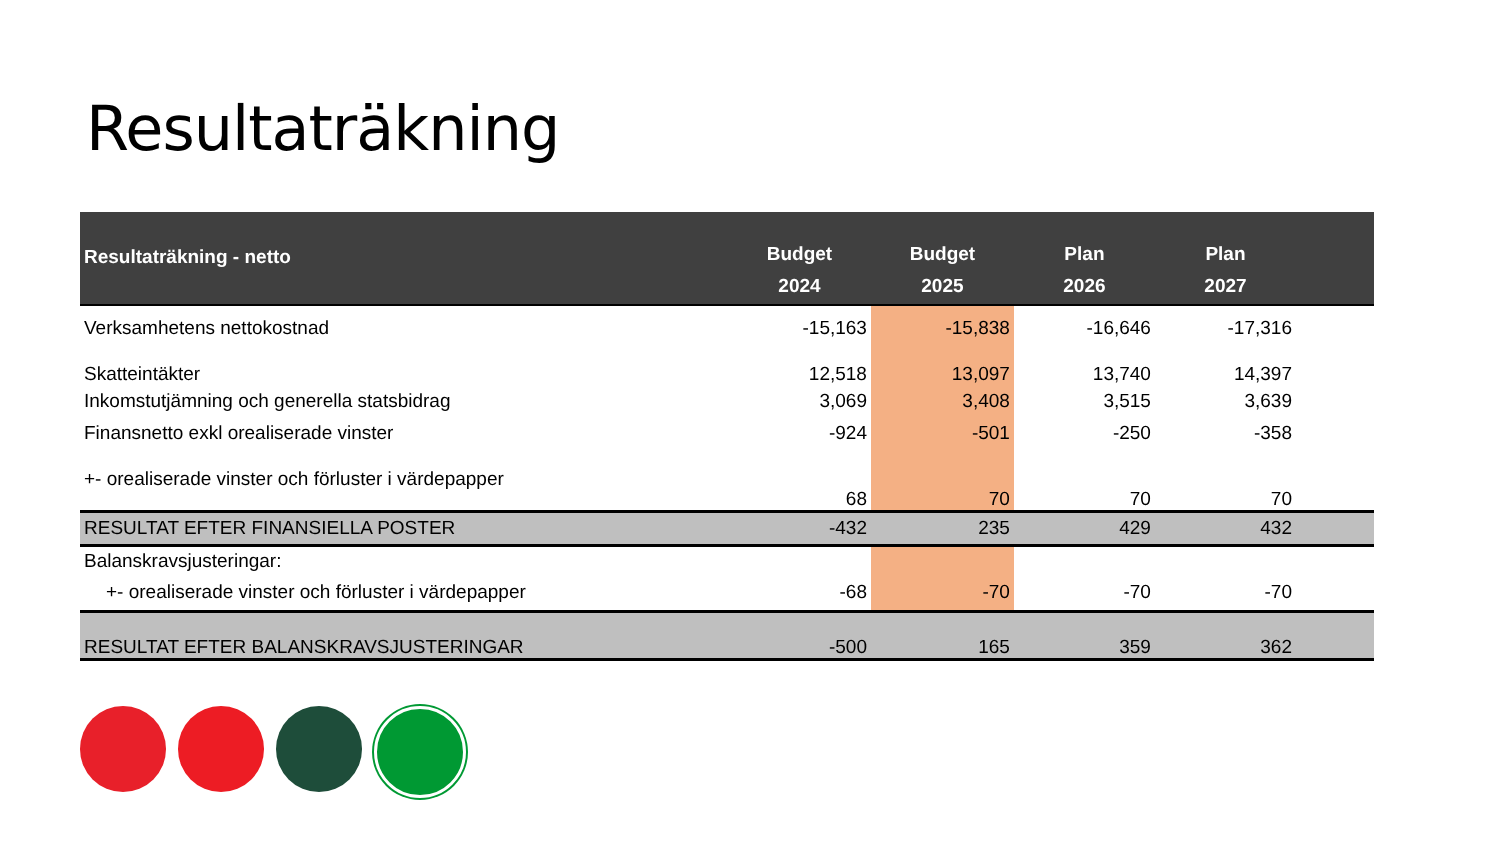Resultaträkning
| Resultaträkning - netto | Budget 2024 | Budget 2025 | Plan 2026 | Plan 2027 | |
| --- | --- | --- | --- | --- | --- |
| Verksamhetens nettokostnad | -15,163 | -15,838 | -16,646 | -17,316 | |
| Skatteintäkter | 12,518 | 13,097 | 13,740 | 14,397 | |
| Inkomstutjämning och generella statsbidrag | 3,069 | 3,408 | 3,515 | 3,639 | |
| Finansnetto exkl orealiserade vinster | -924 | -501 | -250 | -358 | |
| +- orealiserade vinster och förluster i värdepapper | 68 | 70 | 70 | 70 | |
| RESULTAT EFTER FINANSIELLA POSTER | -432 | 235 | 429 | 432 | |
| Balanskravsjusteringar: | | | | | |
| +- orealiserade vinster och förluster i värdepapper | -68 | -70 | -70 | -70 | |
| RESULTAT EFTER BALANSKRAVSJUSTERINGAR | -500 | 165 | 359 | 362 | |